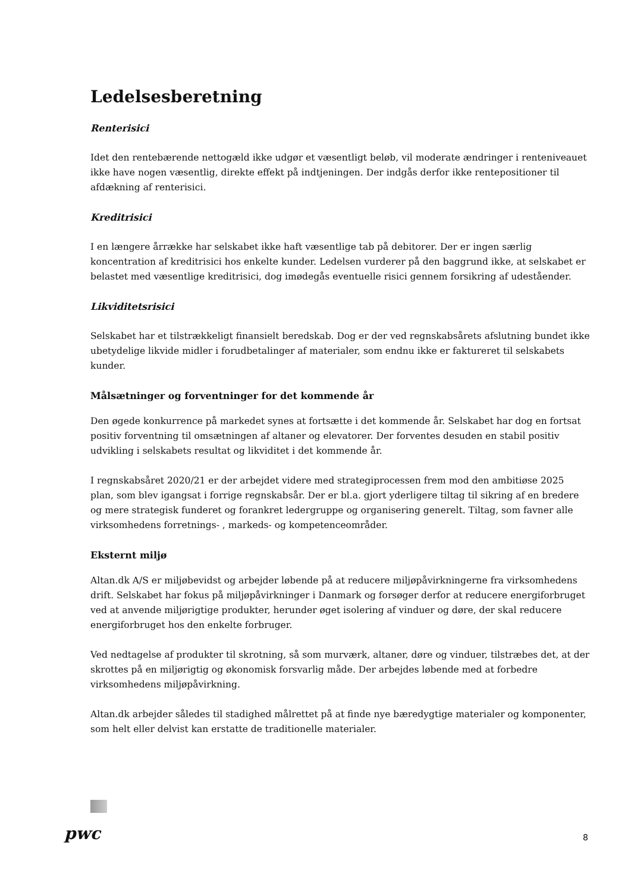Ledelsesberetning
Renterisici
Idet den rentebærende nettogæld ikke udgør et væsentligt beløb, vil moderate ændringer i renteniveauet ikke have nogen væsentlig, direkte effekt på indtjeningen. Der indgås derfor ikke rentepositioner til afdækning af renterisici.
Kreditrisici
I en længere årrække har selskabet ikke haft væsentlige tab på debitorer. Der er ingen særlig koncentration af kreditrisici hos enkelte kunder. Ledelsen vurderer på den baggrund ikke, at selskabet er belastet med væsentlige kreditrisici, dog imødegås eventuelle risici gennem forsikring af udeståender.
Likviditetsrisici
Selskabet har et tilstrækkeligt finansielt beredskab. Dog er der ved regnskabsårets afslutning bundet ikke ubetydelige likvide midler i forudbetalinger af materialer, som endnu ikke er faktureret til selskabets kunder.
Målsætninger og forventninger for det kommende år
Den øgede konkurrence på markedet synes at fortsætte i det kommende år. Selskabet har dog en fortsat positiv forventning til omsætningen af altaner og elevatorer. Der forventes desuden en stabil positiv udvikling i selskabets resultat og likviditet i det kommende år.
I regnskabsåret 2020/21 er der arbejdet videre med strategiprocessen frem mod den ambitiøse 2025 plan, som blev igangsat i forrige regnskabsår. Der er bl.a. gjort yderligere tiltag til sikring af en bredere og mere strategisk funderet og forankret ledergruppe og organisering generelt. Tiltag, som favner alle virksomhedens forretnings- , markeds- og kompetenceområder.
Eksternt miljø
Altan.dk A/S er miljøbevidst og arbejder løbende på at reducere miljøpåvirkningerne fra virksomhedens drift. Selskabet har fokus på miljøpåvirkninger i Danmark og forsøger derfor at reducere energiforbruget ved at anvende miljørigtige produkter, herunder øget isolering af vinduer og døre, der skal reducere energiforbruget hos den enkelte forbruger.
Ved nedtagelse af produkter til skrotning, så som murværk, altaner, døre og vinduer, tilstræbes det, at der skrottes på en miljørigtig og økonomisk forsvarlig måde. Der arbejdes løbende med at forbedre virksomhedens miljøpåvirkning.
Altan.dk arbejder således til stadighed målrettet på at finde nye bæredygtige materialer og komponenter, som helt eller delvist kan erstatte de traditionelle materialer.
pwc 8